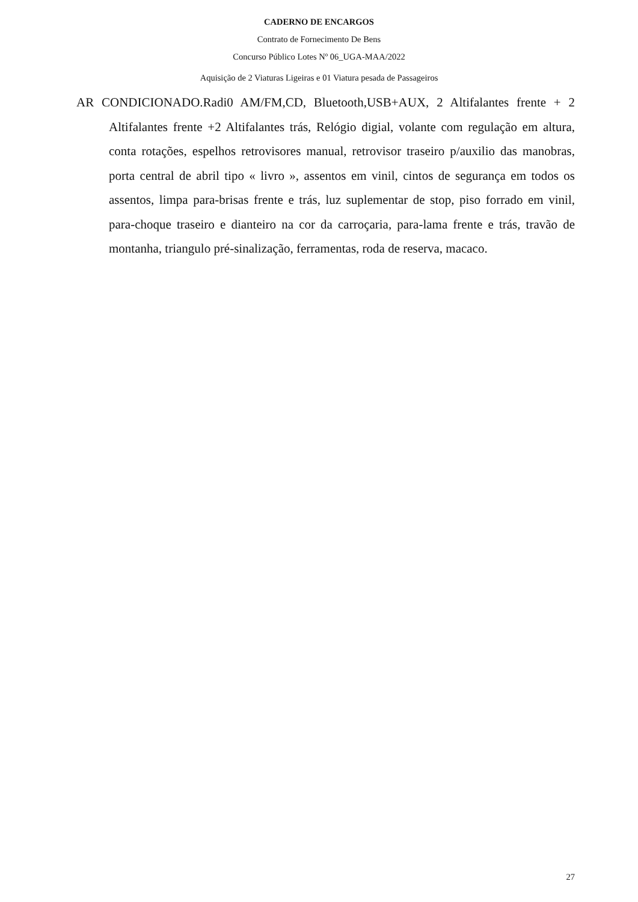CADERNO DE ENCARGOS
Contrato de Fornecimento De Bens
Concurso Público Lotes Nº 06_UGA-MAA/2022
Aquisição de 2 Viaturas Ligeiras e 01 Viatura pesada de Passageiros
AR CONDICIONADO.Radi0 AM/FM,CD, Bluetooth,USB+AUX, 2 Altifalantes frente + 2 Altifalantes frente +2 Altifalantes trás, Relógio digial, volante com regulação em altura, conta rotações, espelhos retrovisores manual, retrovisor traseiro p/auxilio das manobras, porta central de abril tipo « livro », assentos em vinil, cintos de segurança em todos os assentos, limpa para-brisas frente e trás, luz suplementar de stop, piso forrado em vinil, para-choque traseiro e dianteiro na cor da carroçaria, para-lama frente e trás, travão de montanha, triangulo pré-sinalização, ferramentas, roda de reserva, macaco.
27